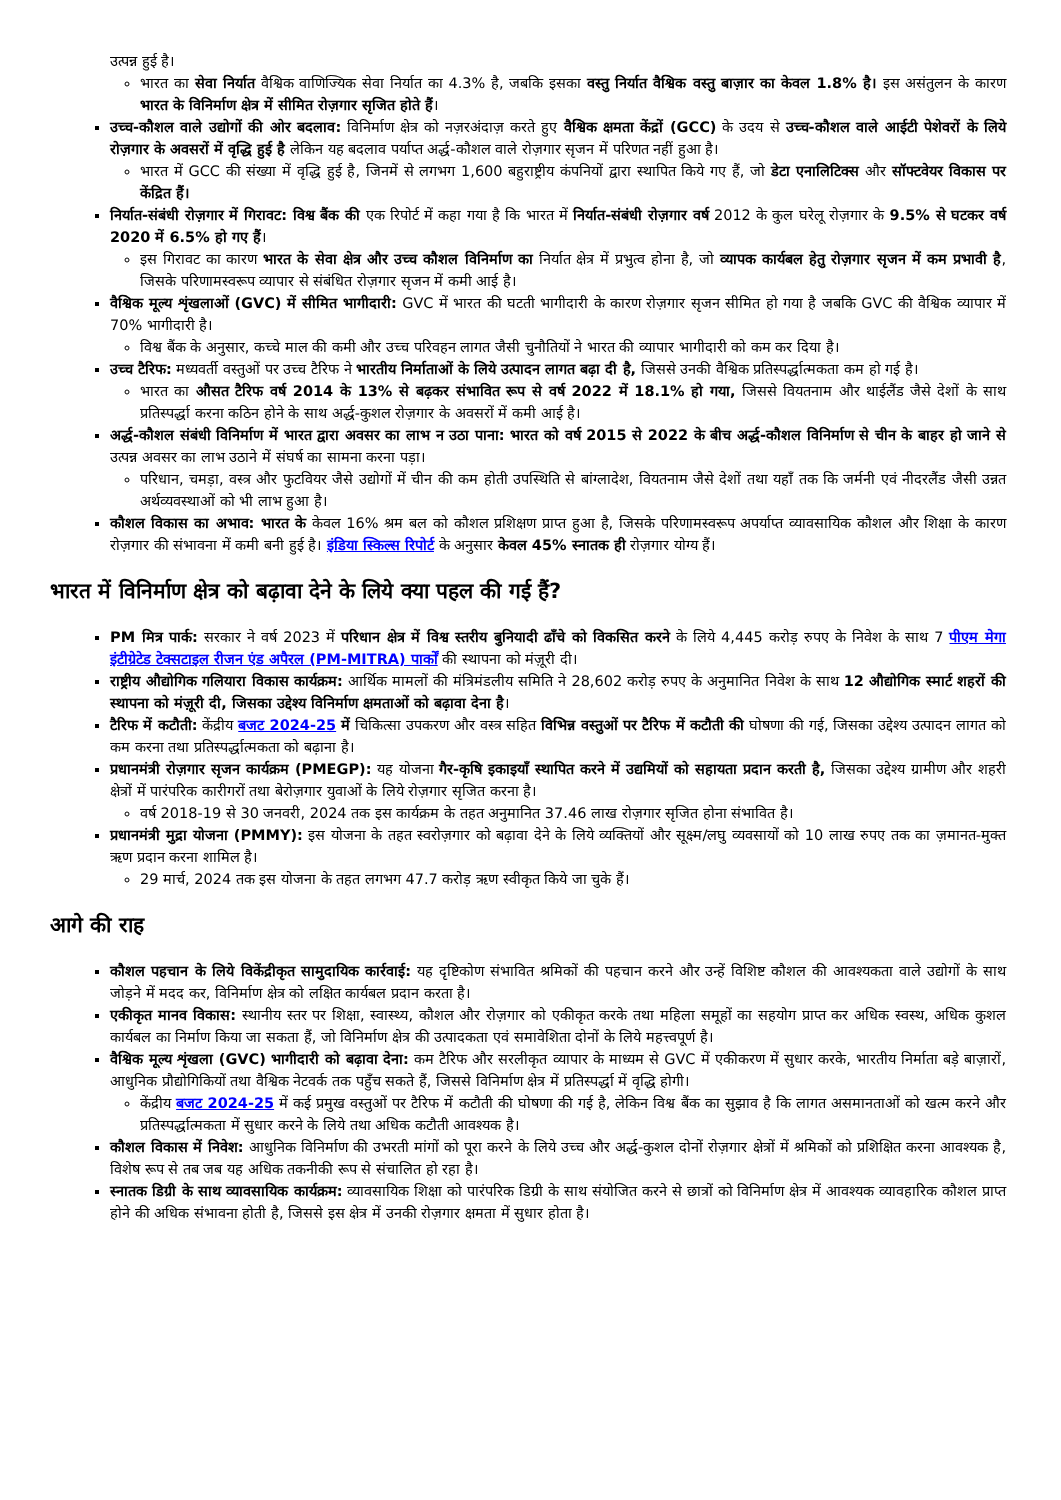उत्पन्न हुई है।
भारत का सेवा निर्यात वैश्विक वाणिज्यिक सेवा निर्यात का 4.3% है, जबकि इसका वस्तु निर्यात वैश्विक वस्तु बाज़ार का केवल 1.8% है। इस असंतुलन के कारण भारत के विनिर्माण क्षेत्र में सीमित रोज़गार सृजित होते हैं।
उच्च-कौशल वाले उद्योगों की ओर बदलाव: विनिर्माण क्षेत्र को नज़रअंदाज़ करते हुए वैश्विक क्षमता केंद्रों (GCC) के उदय से उच्च-कौशल वाले आईटी पेशेवरों के लिये रोज़गार के अवसरों में वृद्धि हुई है लेकिन यह बदलाव पर्याप्त अर्द्ध-कौशल वाले रोज़गार सृजन में परिणत नहीं हुआ है।
भारत में GCC की संख्या में वृद्धि हुई है, जिनमें से लगभग 1,600 बहुराष्ट्रीय कंपनियों द्वारा स्थापित किये गए हैं, जो डेटा एनालिटिक्स और सॉफ्टवेयर विकास पर केंद्रित हैं।
निर्यात-संबंधी रोज़गार में गिरावट: विश्व बैंक की एक रिपोर्ट में कहा गया है कि भारत में निर्यात-संबंधी रोज़गार वर्ष 2012 के कुल घरेलू रोज़गार के 9.5% से घटकर वर्ष 2020 में 6.5% हो गए हैं।
इस गिरावट का कारण भारत के सेवा क्षेत्र और उच्च कौशल विनिर्माण का निर्यात क्षेत्र में प्रभुत्व होना है, जो व्यापक कार्यबल हेतु रोज़गार सृजन में कम प्रभावी है, जिसके परिणामस्वरूप व्यापार से संबंधित रोज़गार सृजन में कमी आई है।
वैश्विक मूल्य शृंखलाओं (GVC) में सीमित भागीदारी: GVC में भारत की घटती भागीदारी के कारण रोज़गार सृजन सीमित हो गया है जबकि GVC की वैश्विक व्यापार में 70% भागीदारी है।
विश्व बैंक के अनुसार, कच्चे माल की कमी और उच्च परिवहन लागत जैसी चुनौतियों ने भारत की व्यापार भागीदारी को कम कर दिया है।
उच्च टैरिफ: मध्यवर्ती वस्तुओं पर उच्च टैरिफ ने भारतीय निर्माताओं के लिये उत्पादन लागत बढ़ा दी है, जिससे उनकी वैश्विक प्रतिस्पर्द्धात्मकता कम हो गई है।
भारत का औसत टैरिफ वर्ष 2014 के 13% से बढ़कर संभावित रूप से वर्ष 2022 में 18.1% हो गया, जिससे वियतनाम और थाईलैंड जैसे देशों के साथ प्रतिस्पर्द्धा करना कठिन होने के साथ अर्द्ध-कुशल रोज़गार के अवसरों में कमी आई है।
अर्द्ध-कौशल संबंधी विनिर्माण में भारत द्वारा अवसर का लाभ न उठा पाना: भारत को वर्ष 2015 से 2022 के बीच अर्द्ध-कौशल विनिर्माण से चीन के बाहर हो जाने से उत्पन्न अवसर का लाभ उठाने में संघर्ष का सामना करना पड़ा।
परिधान, चमड़ा, वस्त्र और फुटवियर जैसे उद्योगों में चीन की कम होती उपस्थिति से बांग्लादेश, वियतनाम जैसे देशों तथा यहाँ तक कि जर्मनी एवं नीदरलैंड जैसी उन्नत अर्थव्यवस्थाओं को भी लाभ हुआ है।
कौशल विकास का अभाव: भारत के केवल 16% श्रम बल को कौशल प्रशिक्षण प्राप्त हुआ है, जिसके परिणामस्वरूप अपर्याप्त व्यावसायिक कौशल और शिक्षा के कारण रोज़गार की संभावना में कमी बनी हुई है। इंडिया स्किल्स रिपोर्ट के अनुसार केवल 45% स्नातक ही रोज़गार योग्य हैं।
भारत में विनिर्माण क्षेत्र को बढ़ावा देने के लिये क्या पहल की गई हैं?
PM मित्र पार्क: सरकार ने वर्ष 2023 में परिधान क्षेत्र में विश्व स्तरीय बुनियादी ढाँचे को विकसित करने के लिये 4,445 करोड़ रुपए के निवेश के साथ 7 पीएम मेगा इंटीग्रेटेड टेक्सटाइल रीजन एंड अपैरल (PM-MITRA) पार्कों की स्थापना को मंज़ूरी दी।
राष्ट्रीय औद्योगिक गलियारा विकास कार्यक्रम: आर्थिक मामलों की मंत्रिमंडलीय समिति ने 28,602 करोड़ रुपए के अनुमानित निवेश के साथ 12 औद्योगिक स्मार्ट शहरों की स्थापना को मंज़ूरी दी, जिसका उद्देश्य विनिर्माण क्षमताओं को बढ़ावा देना है।
टैरिफ में कटौती: केंद्रीय बजट 2024-25 में चिकित्सा उपकरण और वस्त्र सहित विभिन्न वस्तुओं पर टैरिफ में कटौती की घोषणा की गई, जिसका उद्देश्य उत्पादन लागत को कम करना तथा प्रतिस्पर्द्धात्मकता को बढ़ाना है।
प्रधानमंत्री रोज़गार सृजन कार्यक्रम (PMEGP): यह योजना गैर-कृषि इकाइयाँ स्थापित करने में उद्यमियों को सहायता प्रदान करती है, जिसका उद्देश्य ग्रामीण और शहरी क्षेत्रों में पारंपरिक कारीगरों तथा बेरोज़गार युवाओं के लिये रोज़गार सृजित करना है।
वर्ष 2018-19 से 30 जनवरी, 2024 तक इस कार्यक्रम के तहत अनुमानित 37.46 लाख रोज़गार सृजित होना संभावित है।
प्रधानमंत्री मुद्रा योजना (PMMY): इस योजना के तहत स्वरोज़गार को बढ़ावा देने के लिये व्यक्तियों और सूक्ष्म/लघु व्यवसायों को 10 लाख रुपए तक का ज़मानत-मुक्त ऋण प्रदान करना शामिल है।
29 मार्च, 2024 तक इस योजना के तहत लगभग 47.7 करोड़ ऋण स्वीकृत किये जा चुके हैं।
आगे की राह
कौशल पहचान के लिये विकेंद्रीकृत सामुदायिक कार्रवाई: यह दृष्टिकोण संभावित श्रमिकों की पहचान करने और उन्हें विशिष्ट कौशल की आवश्यकता वाले उद्योगों के साथ जोड़ने में मदद कर, विनिर्माण क्षेत्र को लक्षित कार्यबल प्रदान करता है।
एकीकृत मानव विकास: स्थानीय स्तर पर शिक्षा, स्वास्थ्य, कौशल और रोज़गार को एकीकृत करके तथा महिला समूहों का सहयोग प्राप्त कर अधिक स्वस्थ, अधिक कुशल कार्यबल का निर्माण किया जा सकता हैं, जो विनिर्माण क्षेत्र की उत्पादकता एवं समावेशिता दोनों के लिये महत्त्वपूर्ण है।
वैश्विक मूल्य शृंखला (GVC) भागीदारी को बढ़ावा देना: कम टैरिफ और सरलीकृत व्यापार के माध्यम से GVC में एकीकरण में सुधार करके, भारतीय निर्माता बड़े बाज़ारों, आधुनिक प्रौद्योगिकियों तथा वैश्विक नेटवर्क तक पहुँच सकते हैं, जिससे विनिर्माण क्षेत्र में प्रतिस्पर्द्धा में वृद्धि होगी।
केंद्रीय बजट 2024-25 में कई प्रमुख वस्तुओं पर टैरिफ में कटौती की घोषणा की गई है, लेकिन विश्व बैंक का सुझाव है कि लागत असमानताओं को खत्म करने और प्रतिस्पर्द्धात्मकता में सुधार करने के लिये तथा अधिक कटौती आवश्यक है।
कौशल विकास में निवेश: आधुनिक विनिर्माण की उभरती मांगों को पूरा करने के लिये उच्च और अर्द्ध-कुशल दोनों रोज़गार क्षेत्रों में श्रमिकों को प्रशिक्षित करना आवश्यक है, विशेष रूप से तब जब यह अधिक तकनीकी रूप से संचालित हो रहा है।
स्नातक डिग्री के साथ व्यावसायिक कार्यक्रम: व्यावसायिक शिक्षा को पारंपरिक डिग्री के साथ संयोजित करने से छात्रों को विनिर्माण क्षेत्र में आवश्यक व्यावहारिक कौशल प्राप्त होने की अधिक संभावना होती है, जिससे इस क्षेत्र में उनकी रोज़गार क्षमता में सुधार होता है।